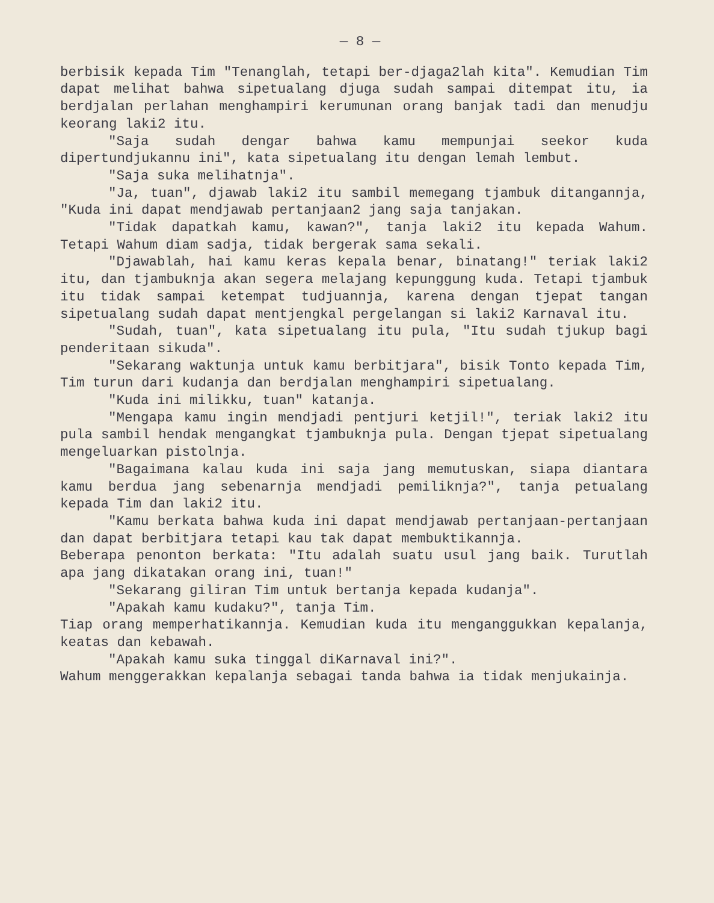— 8 —
berbisik kepada Tim "Tenanglah, tetapi ber-djaga2lah kita". Kemudian Tim dapat melihat bahwa sipetualang djuga sudah sampai ditempat itu, ia berdjalan perlahan menghampiri kerumunan orang banjak tadi dan menudju keorang laki2 itu.
"Saja sudah dengar bahwa kamu mempunjai seekor kuda dipertundjukannu ini", kata sipetualang itu dengan lemah lembut.
"Saja suka melihatnja".
"Ja, tuan", djawab laki2 itu sambil memegang tjambuk ditangannja, "Kuda ini dapat mendjawab pertanjaan2 jang saja tanjakan.
"Tidak dapatkah kamu, kawan?", tanja laki2 itu kepada Wahum. Tetapi Wahum diam sadja, tidak bergerak sama sekali.
"Djawablah, hai kamu keras kepala benar, binatang!" teriak laki2 itu, dan tjambuknja akan segera melajang kepunggung kuda. Tetapi tjambuk itu tidak sampai ketempat tudjuannja, karena dengan tjepat tangan sipetualang sudah dapat mentjengkal pergelangan si laki2 Karnaval itu.
"Sudah, tuan", kata sipetualang itu pula, "Itu sudah tjukup bagi penderitaan sikuda".
"Sekarang waktunja untuk kamu berbitjara", bisik Tonto kepada Tim, Tim turun dari kudanja dan berdjalan menghampiri sipetualang.
"Kuda ini milikku, tuan" katanja.
"Mengapa kamu ingin mendjadi pentjuri ketjil!", teriak laki2 itu pula sambil hendak mengangkat tjambuknja pula. Dengan tjepat sipetualang mengeluarkan pistolnja.
"Bagaimana kalau kuda ini saja jang memutuskan, siapa diantara kamu berdua jang sebenarnja mendjadi pemiliknja?", tanja petualang kepada Tim dan laki2 itu.
"Kamu berkata bahwa kuda ini dapat mendjawab pertanjaan-pertanjaan dan dapat berbitjara tetapi kau tak dapat membuktikannja.
Beberapa penonton berkata: "Itu adalah suatu usul jang baik. Turutlah apa jang dikatakan orang ini, tuan!"
"Sekarang giliran Tim untuk bertanja kepada kudanja".
"Apakah kamu kudaku?", tanja Tim.
Tiap orang memperhatikannja. Kemudian kuda itu menganggukkan kepalanja, keatas dan kebawah.
"Apakah kamu suka tinggal diKarnaval ini?".
Wahum menggerakkan kepalanja sebagai tanda bahwa ia tidak menjukainja.